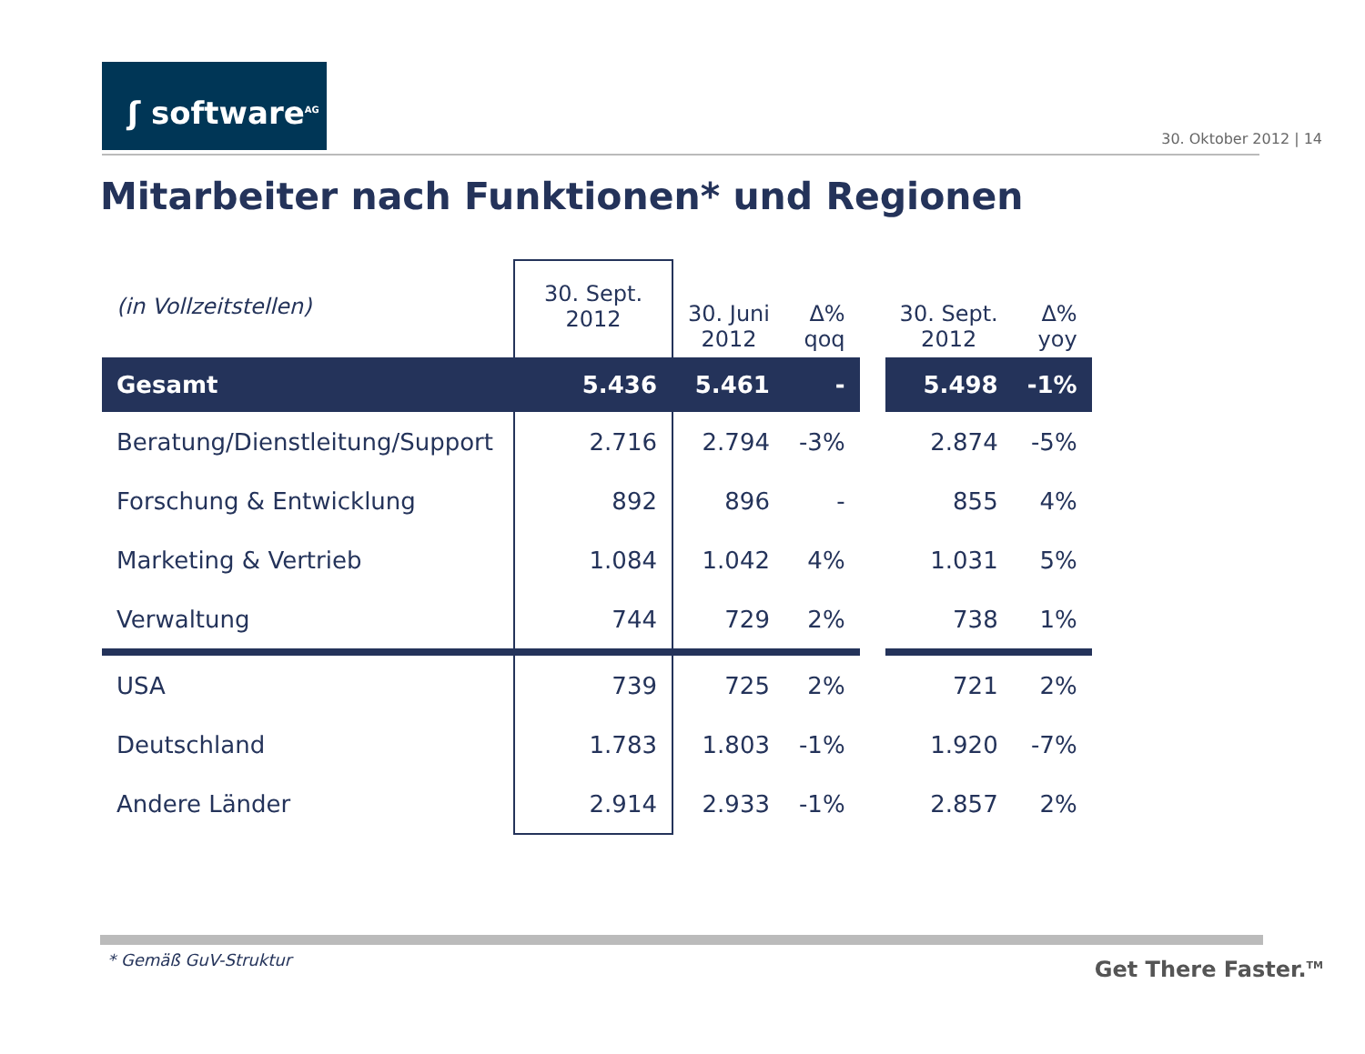ʃ software<sup>AG</sup>
30. Oktober 2012 | 14
Mitarbeiter nach Funktionen* und Regionen
| (in Vollzeitstellen) | 30. Sept. 2012 | 30. Juni 2012 | Δ% qoq | | 30. Sept. 2012 | Δ% yoy |
| --- | --- | --- | --- | --- | --- | --- |
| Gesamt | 5.436 | 5.461 | - | | 5.498 | -1% |
| Beratung/Dienstleitung/Support | 2.716 | 2.794 | -3% | | 2.874 | -5% |
| Forschung & Entwicklung | 892 | 896 | - | | 855 | 4% |
| Marketing & Vertrieb | 1.084 | 1.042 | 4% | | 1.031 | 5% |
| Verwaltung | 744 | 729 | 2% | | 738 | 1% |
| USA | 739 | 725 | 2% | | 721 | 2% |
| Deutschland | 1.783 | 1.803 | -1% | | 1.920 | -7% |
| Andere Länder | 2.914 | 2.933 | -1% | | 2.857 | 2% |
* Gemäß GuV-Struktur Get There Faster.<sup>TM</sup>